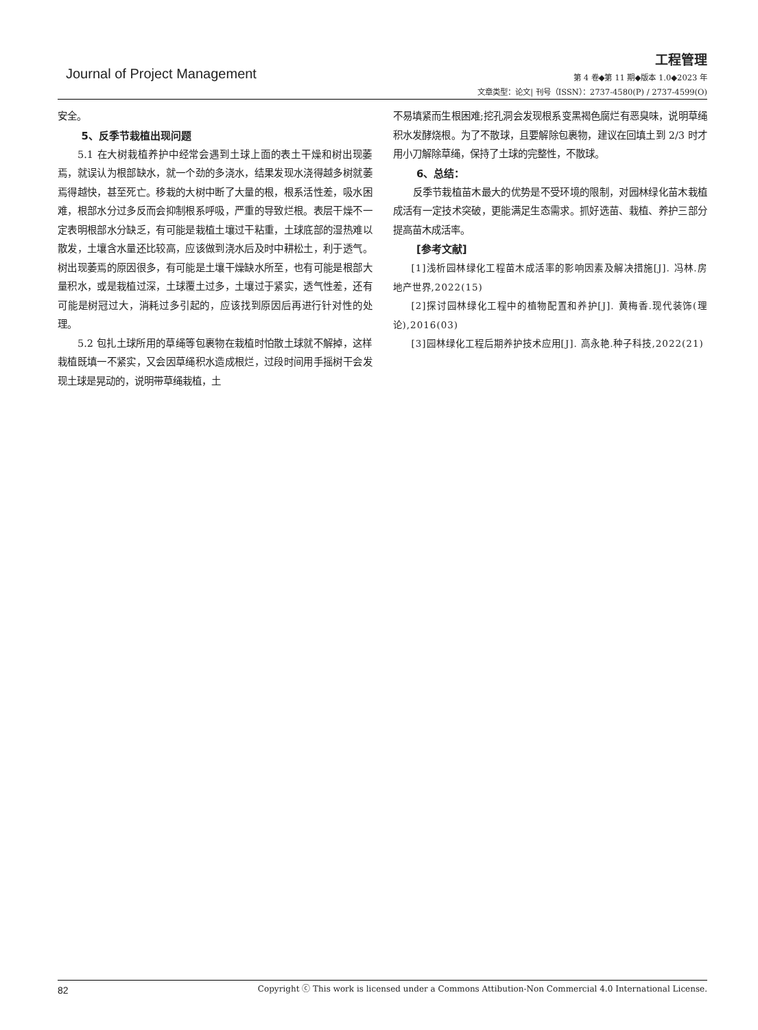工程管理
Journal of Project Management
第 4 卷◆第 11 期◆版本 1.0◆2023 年
文章类型：论文| 刊号（ISSN）：2737-4580(P) / 2737-4599(O)
安全。
5、反季节栽植出现问题
5.1 在大树栽植养护中经常会遇到土球上面的表土干燥和树出现萎焉，就误认为根部缺水，就一个劲的多浇水，结果发现水浇得越多树就萎焉得越快，甚至死亡。移栽的大树中断了大量的根，根系活性差，吸水困难，根部水分过多反而会抑制根系呼吸，严重的导致烂根。表层干燥不一定表明根部水分缺乏，有可能是栽植土壤过干粘重，土球底部的湿热难以散发，土壤含水量还比较高，应该做到浇水后及时中耕松土，利于透气。树出现萎焉的原因很多，有可能是土壤干燥缺水所至，也有可能是根部大量积水，或是栽植过深，土球覆土过多，土壤过于紧实，透气性差，还有可能是树冠过大，消耗过多引起的，应该找到原因后再进行针对性的处理。
5.2 包扎土球所用的草绳等包裹物在栽植时怕散土球就不解掉，这样栽植既填一不紧实，又会因草绳积水造成根烂，过段时间用手摇树干会发现土球是晃动的，说明带草绳栽植，土
不易填紧而生根困难;挖孔洞会发现根系变黑褐色腐烂有恶臭味，说明草绳积水发酵烧根。为了不散球，且要解除包裹物，建议在回填土到 2/3 时才用小刀解除草绳，保持了土球的完整性，不散球。
6、总结：
反季节栽植苗木最大的优势是不受环境的限制，对园林绿化苗木栽植成活有一定技术突破，更能满足生态需求。抓好选苗、栽植、养护三部分提高苗木成活率。
[参考文献]
[1]浅析园林绿化工程苗木成活率的影响因素及解决措施[J]. 冯林.房地产世界,2022(15)
[2]探讨园林绿化工程中的植物配置和养护[J]. 黄梅香.现代装饰(理论),2016(03)
[3]园林绿化工程后期养护技术应用[J]. 高永艳.种子科技,2022(21)
82 Copyright ⓒ This work is licensed under a Commons Attibution-Non Commercial 4.0 International License.